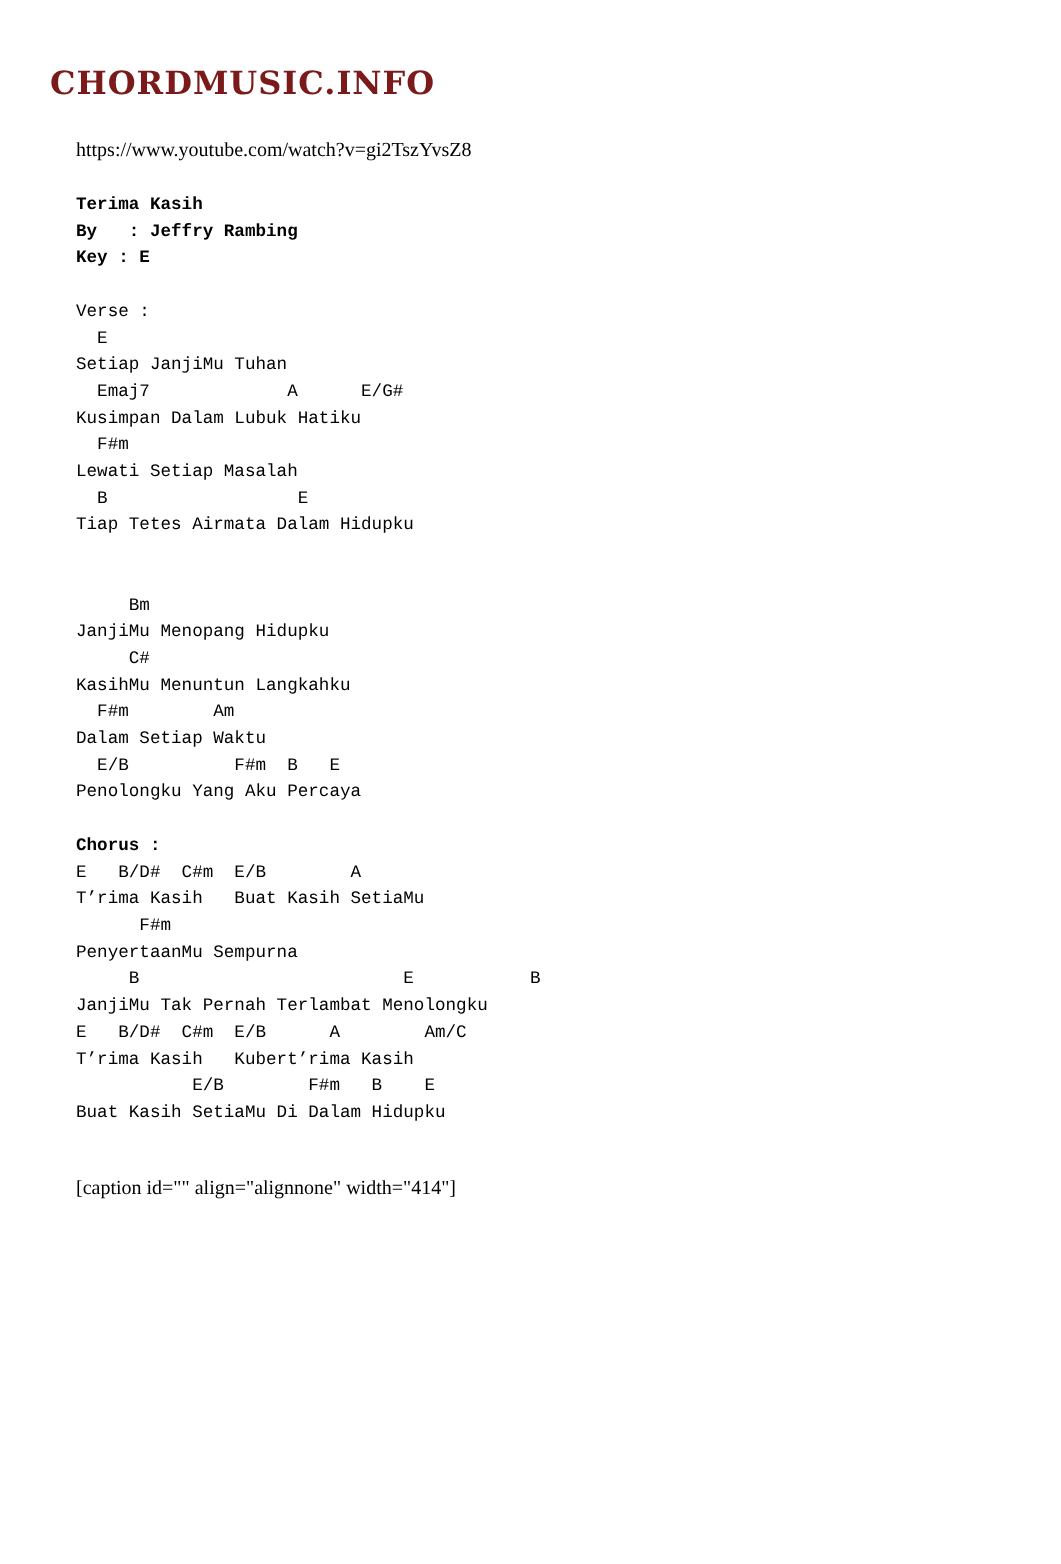CHORDMUSIC.INFO
https://www.youtube.com/watch?v=gi2TszYvsZ8
Terima Kasih
By   : Jeffry Rambing
Key : E

Verse :
  E
Setiap JanjiMu Tuhan
  Emaj7             A      E/G#
Kusimpan Dalam Lubuk Hatiku
  F#m
Lewati Setiap Masalah
  B                  E
Tiap Tetes Airmata Dalam Hidupku


     Bm
JanjiMu Menopang Hidupku
     C#
KasihMu Menuntun Langkahku
  F#m        Am
Dalam Setiap Waktu
  E/B          F#m  B   E
Penolongku Yang Aku Percaya

Chorus :
E   B/D#  C#m  E/B        A
T’rima Kasih   Buat Kasih SetiaMu
      F#m
PenyertaanMu Sempurna
     B                         E           B
JanjiMu Tak Pernah Terlambat Menolongku
E   B/D#  C#m  E/B      A        Am/C
T’rima Kasih   Kubert’rima Kasih
           E/B        F#m   B    E
Buat Kasih SetiaMu Di Dalam Hidupku
[caption id="" align="alignnone" width="414"]